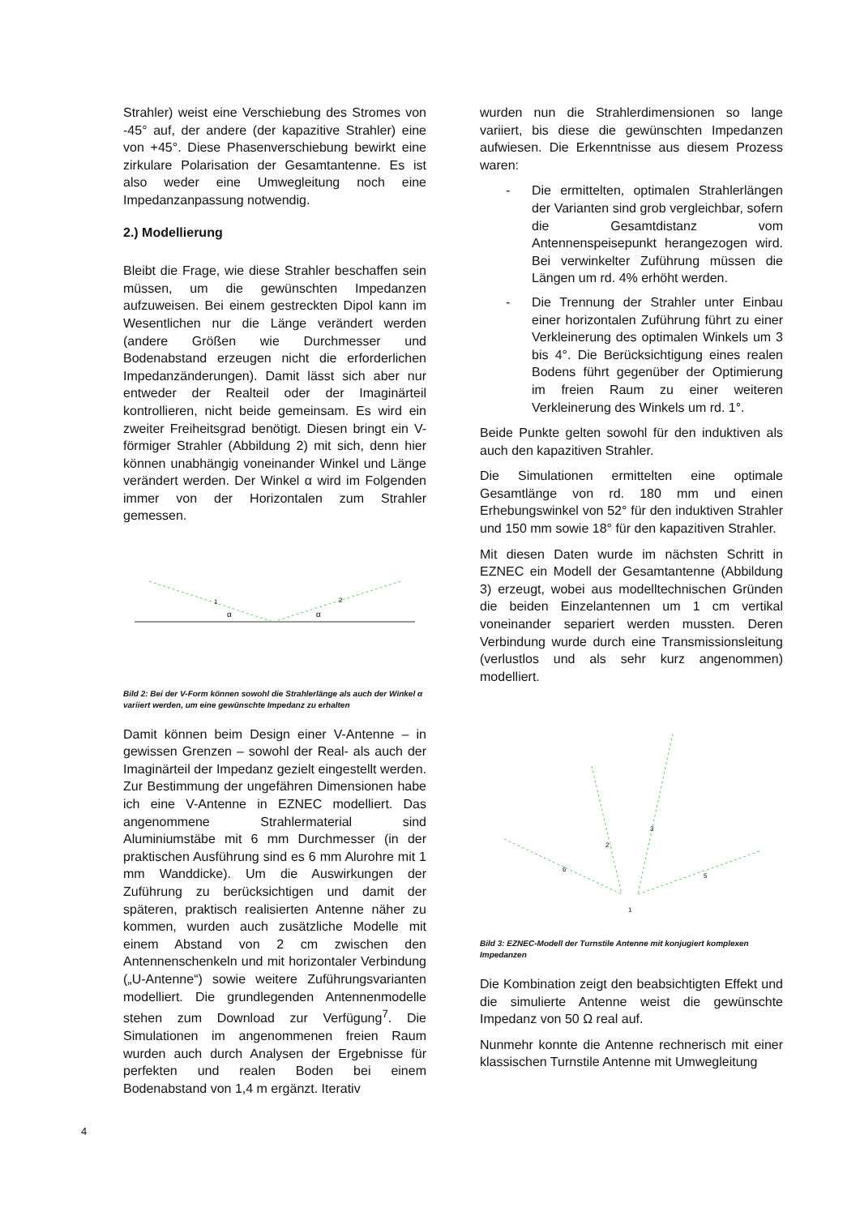Strahler) weist eine Verschiebung des Stromes von -45° auf, der andere (der kapazitive Strahler) eine von +45°. Diese Phasenverschiebung bewirkt eine zirkulare Polarisation der Gesamtantenne. Es ist also weder eine Umwegleitung noch eine Impedanzanpassung notwendig.
2.) Modellierung
Bleibt die Frage, wie diese Strahler beschaffen sein müssen, um die gewünschten Impedanzen aufzuweisen. Bei einem gestreckten Dipol kann im Wesentlichen nur die Länge verändert werden (andere Größen wie Durchmesser und Bodenabstand erzeugen nicht die erforderlichen Impedanzänderungen). Damit lässt sich aber nur entweder der Realteil oder der Imaginärteil kontrollieren, nicht beide gemeinsam. Es wird ein zweiter Freiheitsgrad benötigt. Diesen bringt ein V-förmiger Strahler (Abbildung 2) mit sich, denn hier können unabhängig voneinander Winkel und Länge verändert werden. Der Winkel α wird im Folgenden immer von der Horizontalen zum Strahler gemessen.
α
α
1
2
Bild 2: Bei der V-Form können sowohl die Strahlerlänge als auch der Winkel α variiert werden, um eine gewünschte Impedanz zu erhalten
Damit können beim Design einer V-Antenne – in gewissen Grenzen – sowohl der Real- als auch der Imaginärteil der Impedanz gezielt eingestellt werden. Zur Bestimmung der ungefähren Dimensionen habe ich eine V-Antenne in EZNEC modelliert. Das angenommene Strahlermaterial sind Aluminiumstäbe mit 6 mm Durchmesser (in der praktischen Ausführung sind es 6 mm Alurohre mit 1 mm Wanddicke). Um die Auswirkungen der Zuführung zu berücksichtigen und damit der späteren, praktisch realisierten Antenne näher zu kommen, wurden auch zusätzliche Modelle mit einem Abstand von 2 cm zwischen den Antennenschenkeln und mit horizontaler Verbindung („U-Antenne“) sowie weitere Zuführungsvarianten modelliert. Die grundlegenden Antennenmodelle stehen zum Download zur Verfügung<sup>7</sup>. Die Simulationen im angenommenen freien Raum wurden auch durch Analysen der Ergebnisse für perfekten und realen Boden bei einem Bodenabstand von 1,4 m ergänzt. Iterativ
wurden nun die Strahlerdimensionen so lange variiert, bis diese die gewünschten Impedanzen aufwiesen. Die Erkenntnisse aus diesem Prozess waren:
- Die ermittelten, optimalen Strahlerlängen der Varianten sind grob vergleichbar, sofern die Gesamtdistanz vom Antennenspeisepunkt herangezogen wird. Bei verwinkelter Zuführung müssen die Längen um rd. 4% erhöht werden.
- Die Trennung der Strahler unter Einbau einer horizontalen Zuführung führt zu einer Verkleinerung des optimalen Winkels um 3 bis 4°. Die Berücksichtigung eines realen Bodens führt gegenüber der Optimierung im freien Raum zu einer weiteren Verkleinerung des Winkels um rd. 1°.
Beide Punkte gelten sowohl für den induktiven als auch den kapazitiven Strahler.
Die Simulationen ermittelten eine optimale Gesamtlänge von rd. 180 mm und einen Erhebungswinkel von 52° für den induktiven Strahler und 150 mm sowie 18° für den kapazitiven Strahler.
Mit diesen Daten wurde im nächsten Schritt in EZNEC ein Modell der Gesamtantenne (Abbildung 3) erzeugt, wobei aus modelltechnischen Gründen die beiden Einzelantennen um 1 cm vertikal voneinander separiert werden mussten. Deren Verbindung wurde durch eine Transmissionsleitung (verlustlos und als sehr kurz angenommen) modelliert.
6
2
3
5
1
Bild 3: EZNEC-Modell der Turnstile Antenne mit konjugiert komplexen Impedanzen
Die Kombination zeigt den beabsichtigten Effekt und die simulierte Antenne weist die gewünschte Impedanz von 50 Ω real auf.
Nunmehr konnte die Antenne rechnerisch mit einer klassischen Turnstile Antenne mit Umwegleitung
4